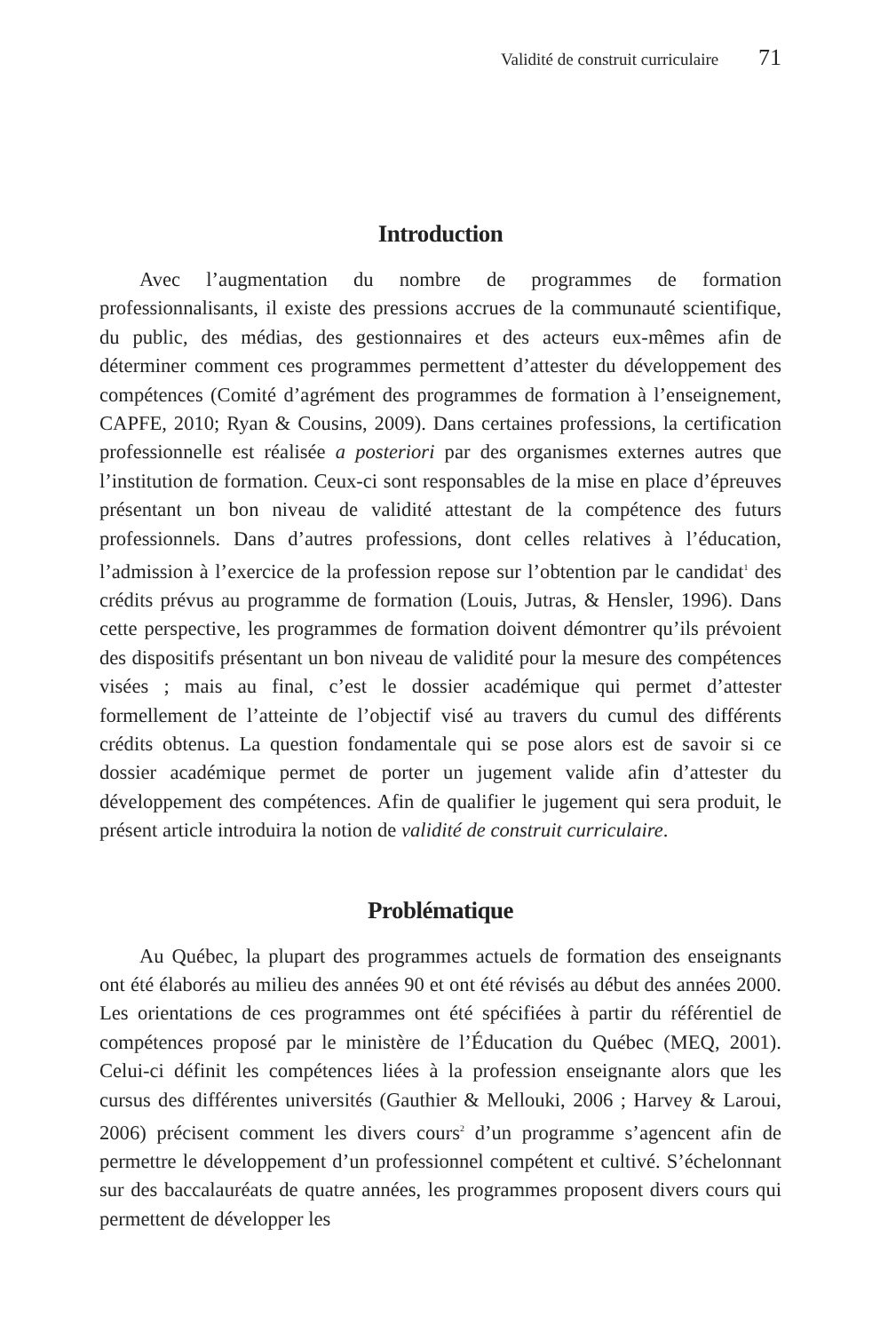Validité de construit curriculaire 71
Introduction
Avec l’augmentation du nombre de programmes de formation professionnalisants, il existe des pressions accrues de la communauté scientifique, du public, des médias, des gestionnaires et des acteurs eux-mêmes afin de déterminer comment ces programmes permettent d’attester du développement des compétences (Comité d’agrément des programmes de formation à l’enseignement, CAPFE, 2010; Ryan & Cousins, 2009). Dans certaines professions, la certification professionnelle est réalisée a posteriori par des organismes externes autres que l’institution de formation. Ceux-ci sont responsables de la mise en place d’épreuves présentant un bon niveau de validité attestant de la compétence des futurs professionnels. Dans d’autres professions, dont celles relatives à l’éducation, l’admission à l’exercice de la profession repose sur l’obtention par le candidat<sup>1</sup> des crédits prévus au programme de formation (Louis, Jutras, & Hensler, 1996). Dans cette perspective, les programmes de formation doivent démontrer qu’ils prévoient des dispositifs présentant un bon niveau de validité pour la mesure des compétences visées ; mais au final, c’est le dossier académique qui permet d’attester formellement de l’atteinte de l’objectif visé au travers du cumul des différents crédits obtenus. La question fondamentale qui se pose alors est de savoir si ce dossier académique permet de porter un jugement valide afin d’attester du développement des compétences. Afin de qualifier le jugement qui sera produit, le présent article introduira la notion de validité de construit curriculaire.
Problématique
Au Québec, la plupart des programmes actuels de formation des enseignants ont été élaborés au milieu des années 90 et ont été révisés au début des années 2000. Les orientations de ces programmes ont été spécifiées à partir du référentiel de compétences proposé par le ministère de l’Éducation du Québec (MEQ, 2001). Celui-ci définit les compétences liées à la profession enseignante alors que les cursus des différentes universités (Gauthier & Mellouki, 2006 ; Harvey & Laroui, 2006) précisent comment les divers cours<sup>2</sup> d’un programme s’agencent afin de permettre le développement d’un professionnel compétent et cultivé. S’échelonnant sur des baccalauréats de quatre années, les programmes proposent divers cours qui permettent de développer les